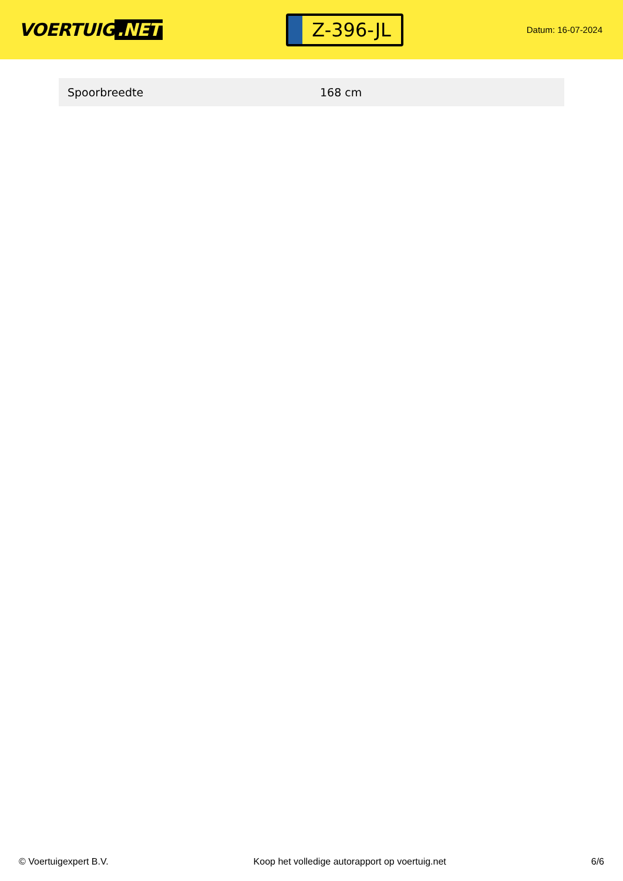VOERTUIG.NET
Z-396-JL
Datum: 16-07-2024
| Spoorbreedte | 168 cm |
© Voertuigexpert B.V. Koop het volledige autorapport op voertuig.net 6/6